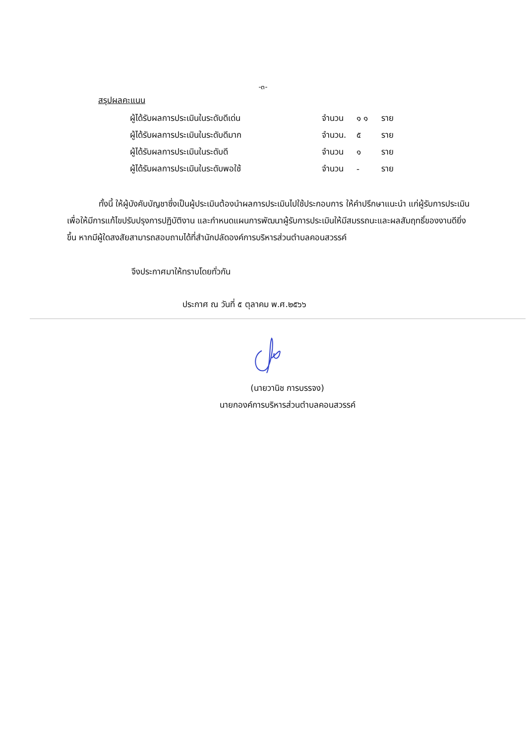-๓-
สรุปผลคะแนน
| ผู้ได้รับผลการประเมินในระดับดีเด่น | จำนวน | ๑ ๑ | ราย |
| ผู้ได้รับผลการประเมินในระดับดีมาก | จำนวน. | ๕ | ราย |
| ผู้ได้รับผลการประเมินในระดับดี | จำนวน | ๑ | ราย |
| ผู้ได้รับผลการประเมินในระดับพอใช้ | จำนวน | - | ราย |
ทั้งนี้ ให้ผู้บังคับบัญชาซึ่งเป็นผู้ประเมินต้องนำผลการประเมินไปใช้ประกอบการ ให้คำปรึกษาแนะนำ แก่ผู้รับการประเมิน เพื่อให้มีการแก้ไขปรับปรุงการปฏิบัติงาน และกำหนดแผนการพัฒนาผู้รับการประเมินให้มีสมรรถนะและผลสัมฤทธิ์ของงานดียิ่งขึ้น หากมีผู้ใดสงสัยสามารถสอบถามได้ที่สำนักปลัดองค์การบริหารส่วนตำบลคอนสวรรค์
จึงประกาศมาให้ทราบโดยทั่วกัน
ประกาศ ณ วันที่ ๕ ตุลาคม พ.ศ.๒๕๖๖
(นายวานิช การบรรจง)
นายกองค์การบริหารส่วนตำบลคอนสวรรค์